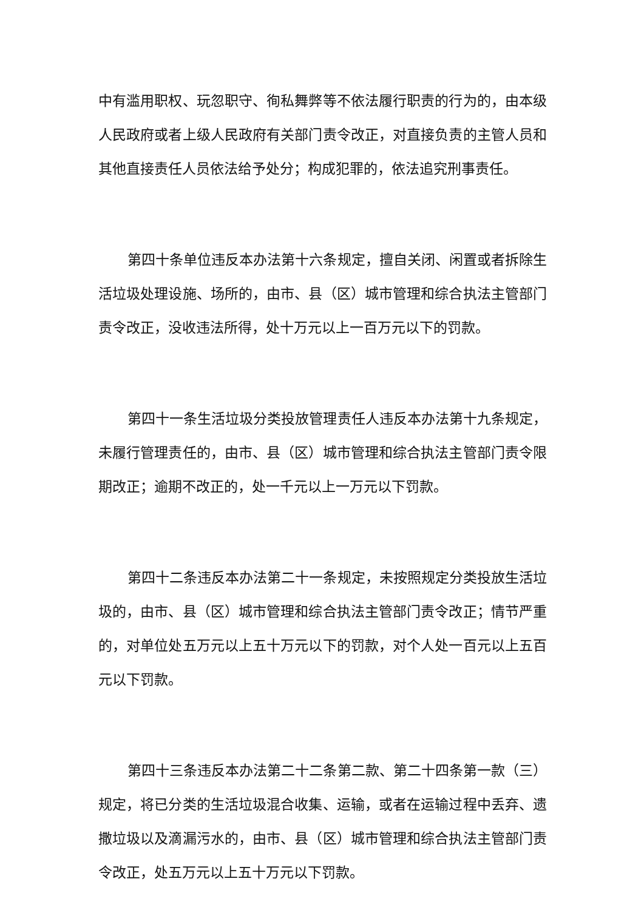中有滥用职权、玩忽职守、徇私舞弊等不依法履行职责的行为的，由本级人民政府或者上级人民政府有关部门责令改正，对直接负责的主管人员和其他直接责任人员依法给予处分；构成犯罪的，依法追究刑事责任。
第四十条单位违反本办法第十六条规定，擅自关闭、闲置或者拆除生活垃圾处理设施、场所的，由市、县（区）城市管理和综合执法主管部门责令改正，没收违法所得，处十万元以上一百万元以下的罚款。
第四十一条生活垃圾分类投放管理责任人违反本办法第十九条规定，未履行管理责任的，由市、县（区）城市管理和综合执法主管部门责令限期改正；逾期不改正的，处一千元以上一万元以下罚款。
第四十二条违反本办法第二十一条规定，未按照规定分类投放生活垃圾的，由市、县（区）城市管理和综合执法主管部门责令改正；情节严重的，对单位处五万元以上五十万元以下的罚款，对个人处一百元以上五百元以下罚款。
第四十三条违反本办法第二十二条第二款、第二十四条第一款（三）规定，将已分类的生活垃圾混合收集、运输，或者在运输过程中丢弃、遗撒垃圾以及滴漏污水的，由市、县（区）城市管理和综合执法主管部门责令改正，处五万元以上五十万元以下罚款。